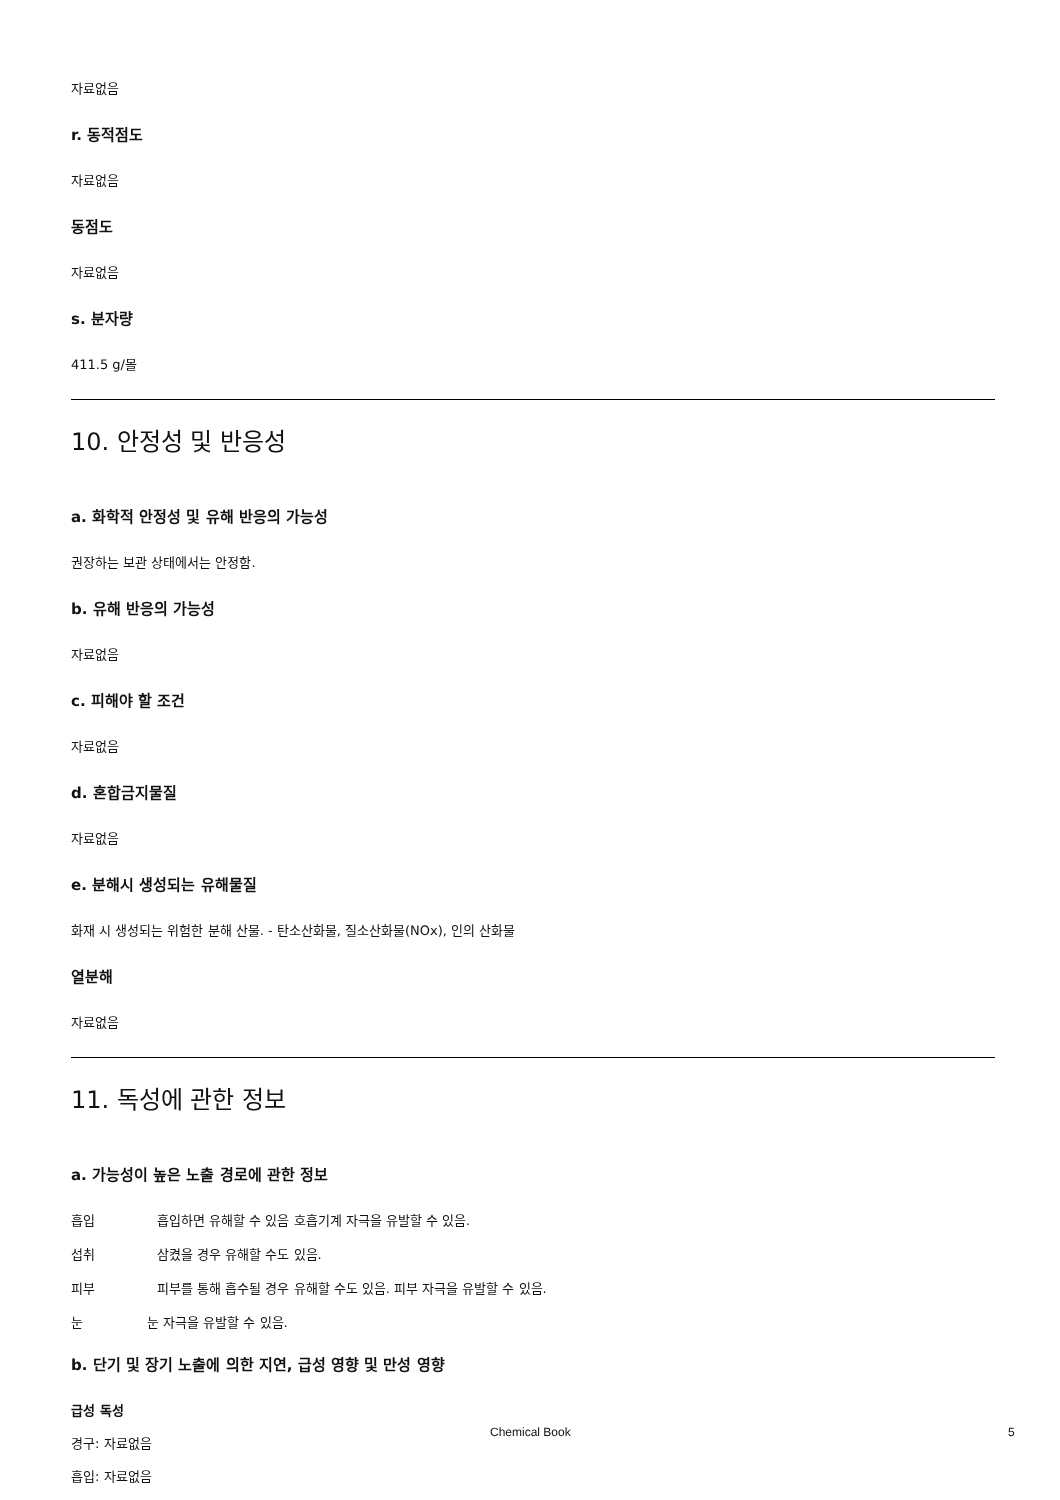자료없음
r. 동적점도
자료없음
동점도
자료없음
s. 분자량
411.5 g/몰
10. 안정성 및 반응성
a. 화학적 안정성 및 유해 반응의 가능성
권장하는 보관 상태에서는 안정함.
b. 유해 반응의 가능성
자료없음
c. 피해야 할 조건
자료없음
d. 혼합금지물질
자료없음
e. 분해시 생성되는 유해물질
화재 시 생성되는 위험한 분해 산물. - 탄소산화물, 질소산화물(NOx), 인의 산화물
열분해
자료없음
11. 독성에 관한 정보
a. 가능성이 높은 노출 경로에 관한 정보
흡입 흡입하면 유해할 수 있음 호흡기계 자극을 유발할 수 있음.
섭취 삼켰을 경우 유해할 수도 있음.
피부 피부를 통해 흡수될 경우 유해할 수도 있음. 피부 자극을 유발할 수 있음.
눈 눈 자극을 유발할 수 있음.
b. 단기 및 장기 노출에 의한 지연, 급성 영향 및 만성 영향
급성 독성
경구: 자료없음
흡입: 자료없음
Chemical Book 5